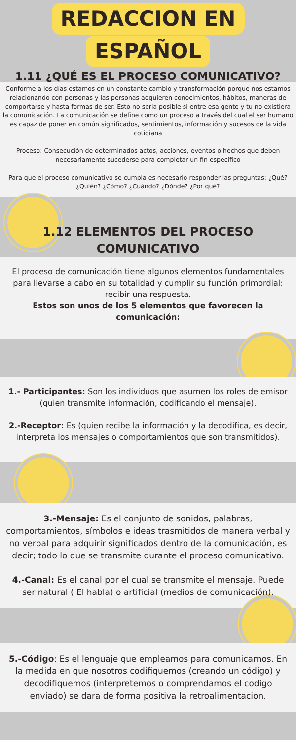REDACCION EN
ESPAÑOL
1.11 ¿QUÉ ES EL PROCESO COMUNICATIVO?
Conforme a los días estamos en un constante cambio y transformación porque nos estamos relacionando con personas y las personas adquieren conocimientos, hábitos, maneras de comportarse y hasta formas de ser. Esto no seria posible si entre esa gente y tu no existiera la comunicación. La comunicación se define como un proceso a través del cual el ser humano es capaz de poner en común significados, sentimientos, información y sucesos de la vida cotidiana
Proceso: Consecución de determinados actos, acciones, eventos o hechos que deben necesariamente sucederse para completar un fin especifico
Para que el proceso comunicativo se cumpla es necesario responder las preguntas: ¿Qué? ¿Quién? ¿Cómo? ¿Cuándo? ¿Dónde? ¿Por qué?
1.12 ELEMENTOS DEL PROCESO
COMUNICATIVO
El proceso de comunicación tiene algunos elementos fundamentales para llevarse a cabo en su totalidad y cumplir su función primordial: recibir una respuesta.
Estos son unos de los 5 elementos que favorecen la comunicación:
1.- Participantes: Son los individuos que asumen los roles de emisor (quien transmite información, codificando el mensaje).
2.-Receptor: Es (quien recibe la información y la decodifica, es decir, interpreta los mensajes o comportamientos que son transmitidos).
3.-Mensaje: Es el conjunto de sonidos, palabras, comportamientos, símbolos e ideas trasmitidos de manera verbal y no verbal para adquirir significados dentro de la comunicación, es decir; todo lo que se transmite durante el proceso comunicativo.
4.-Canal: Es el canal por el cual se transmite el mensaje. Puede ser natural ( El habla) o artificial (medios de comunicación).
5.-Código: Es el lenguaje que empleamos para comunicarnos. En la medida en que nosotros codifiquemos (creando un código) y decodifiquemos (interpretemos o comprendamos el codigo enviado) se dara de forma positiva la retroalimentacion.